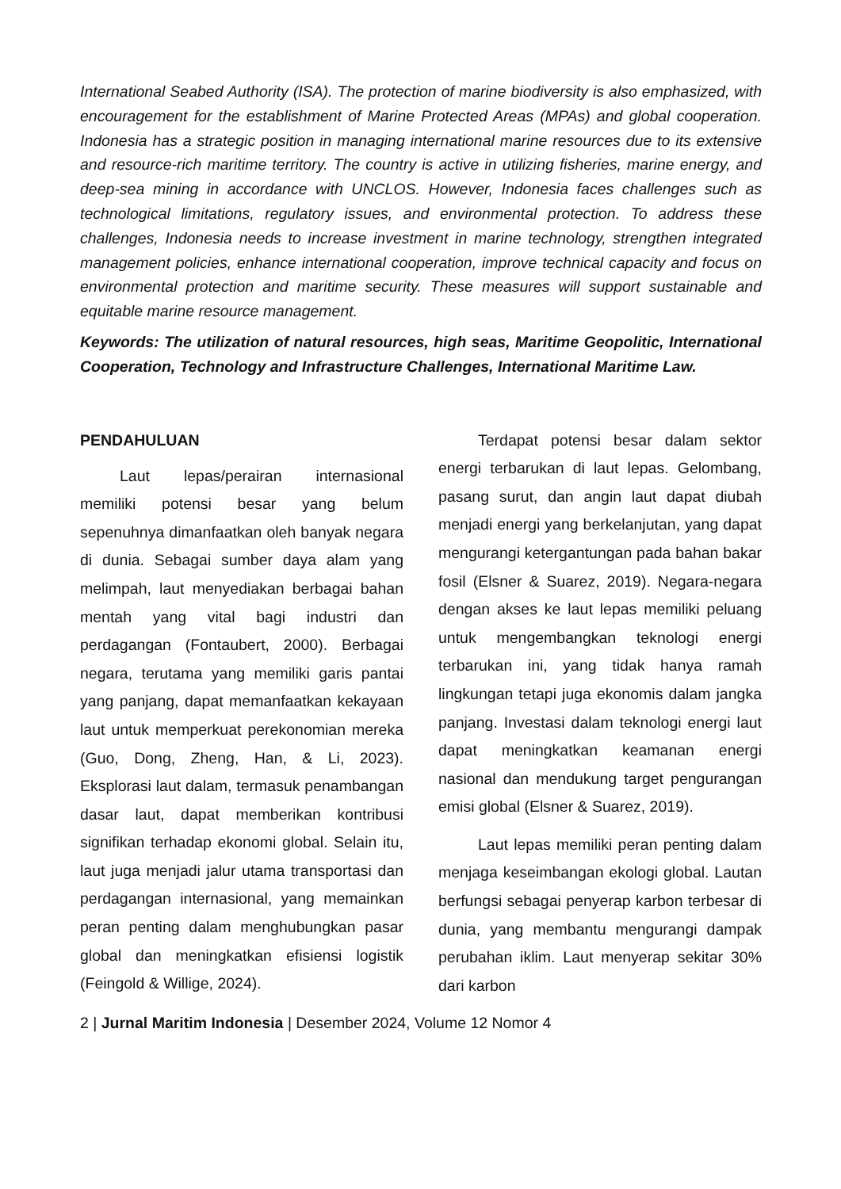International Seabed Authority (ISA). The protection of marine biodiversity is also emphasized, with encouragement for the establishment of Marine Protected Areas (MPAs) and global cooperation. Indonesia has a strategic position in managing international marine resources due to its extensive and resource-rich maritime territory. The country is active in utilizing fisheries, marine energy, and deep-sea mining in accordance with UNCLOS. However, Indonesia faces challenges such as technological limitations, regulatory issues, and environmental protection. To address these challenges, Indonesia needs to increase investment in marine technology, strengthen integrated management policies, enhance international cooperation, improve technical capacity and focus on environmental protection and maritime security. These measures will support sustainable and equitable marine resource management.
Keywords: The utilization of natural resources, high seas, Maritime Geopolitic, International Cooperation, Technology and Infrastructure Challenges, International Maritime Law.
PENDAHULUAN
Laut lepas/perairan internasional memiliki potensi besar yang belum sepenuhnya dimanfaatkan oleh banyak negara di dunia. Sebagai sumber daya alam yang melimpah, laut menyediakan berbagai bahan mentah yang vital bagi industri dan perdagangan (Fontaubert, 2000). Berbagai negara, terutama yang memiliki garis pantai yang panjang, dapat memanfaatkan kekayaan laut untuk memperkuat perekonomian mereka (Guo, Dong, Zheng, Han, & Li, 2023). Eksplorasi laut dalam, termasuk penambangan dasar laut, dapat memberikan kontribusi signifikan terhadap ekonomi global. Selain itu, laut juga menjadi jalur utama transportasi dan perdagangan internasional, yang memainkan peran penting dalam menghubungkan pasar global dan meningkatkan efisiensi logistik (Feingold & Willige, 2024).
Terdapat potensi besar dalam sektor energi terbarukan di laut lepas. Gelombang, pasang surut, dan angin laut dapat diubah menjadi energi yang berkelanjutan, yang dapat mengurangi ketergantungan pada bahan bakar fosil (Elsner & Suarez, 2019). Negara-negara dengan akses ke laut lepas memiliki peluang untuk mengembangkan teknologi energi terbarukan ini, yang tidak hanya ramah lingkungan tetapi juga ekonomis dalam jangka panjang. Investasi dalam teknologi energi laut dapat meningkatkan keamanan energi nasional dan mendukung target pengurangan emisi global (Elsner & Suarez, 2019).
Laut lepas memiliki peran penting dalam menjaga keseimbangan ekologi global. Lautan berfungsi sebagai penyerap karbon terbesar di dunia, yang membantu mengurangi dampak perubahan iklim. Laut menyerap sekitar 30% dari karbon
2 | Jurnal Maritim Indonesia | Desember 2024, Volume 12 Nomor 4